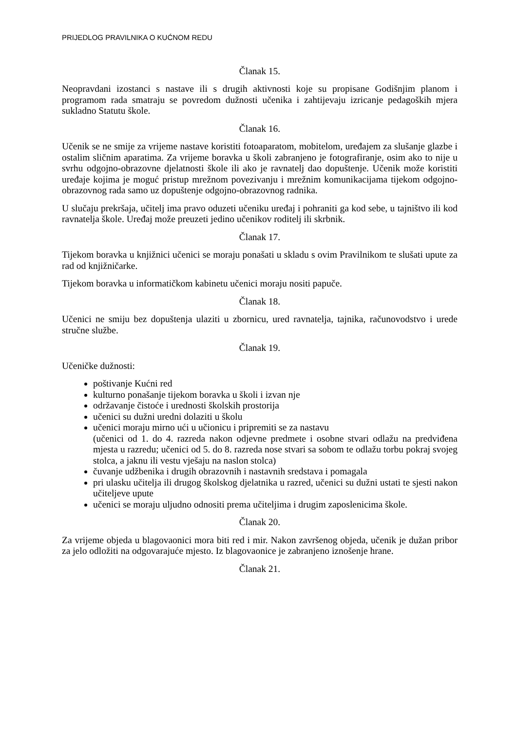PRIJEDLOG PRAVILNIKA O KUĆNOM REDU
Članak 15.
Neopravdani izostanci s nastave ili s drugih aktivnosti koje su propisane Godišnjim planom i programom rada smatraju se povredom dužnosti učenika i zahtijevaju izricanje pedagoških mjera sukladno Statutu škole.
Članak 16.
Učenik se ne smije za vrijeme nastave koristiti fotoaparatom, mobitelom, uređajem za slušanje glazbe i ostalim sličnim aparatima. Za vrijeme boravka u školi zabranjeno je fotografiranje, osim ako to nije u svrhu odgojno-obrazovne djelatnosti škole ili ako je ravnatelj dao dopuštenje. Učenik može koristiti uređaje kojima je moguć pristup mrežnom povezivanju i mrežnim komunikacijama tijekom odgojno-obrazovnog rada samo uz dopuštenje odgojno-obrazovnog radnika.
U slučaju prekršaja, učitelj ima pravo oduzeti učeniku uređaj i pohraniti ga kod sebe, u tajništvo ili kod ravnatelja škole. Uređaj može preuzeti jedino učenikov roditelj ili skrbnik.
Članak 17.
Tijekom boravka u knjižnici učenici se moraju ponašati u skladu s ovim Pravilnikom te slušati upute za rad od knjižničarke.
Tijekom boravka u informatičkom kabinetu učenici moraju nositi papuče.
Članak 18.
Učenici ne smiju bez dopuštenja ulaziti u zbornicu, ured ravnatelja, tajnika, računovodstvo i urede stručne službe.
Članak 19.
Učeničke dužnosti:
poštivanje Kućni red
kulturno ponašanje tijekom boravka u školi i izvan nje
održavanje čistoće i urednosti školskih prostorija
učenici su dužni uredni dolaziti u školu
učenici moraju mirno ući u učionicu i pripremiti se za nastavu
(učenici od 1. do 4. razreda nakon odjevne predmete i osobne stvari odlažu na predviđena mjesta u razredu; učenici od 5. do 8. razreda nose stvari sa sobom te odlažu torbu pokraj svojeg stolca, a jaknu ili vestu vješaju na naslon stolca)
čuvanje udžbenika i drugih obrazovnih i nastavnih sredstava i pomagala
pri ulasku učitelja ili drugog školskog djelatnika u razred, učenici su dužni ustati te sjesti nakon učiteljeve upute
učenici se moraju uljudno odnositi prema učiteljima i drugim zaposlenicima škole.
Članak 20.
Za vrijeme objeda u blagovaonici mora biti red i mir. Nakon završenog objeda, učenik je dužan pribor za jelo odložiti na odgovarajuće mjesto. Iz blagovaonice je zabranjeno iznošenje hrane.
Članak 21.